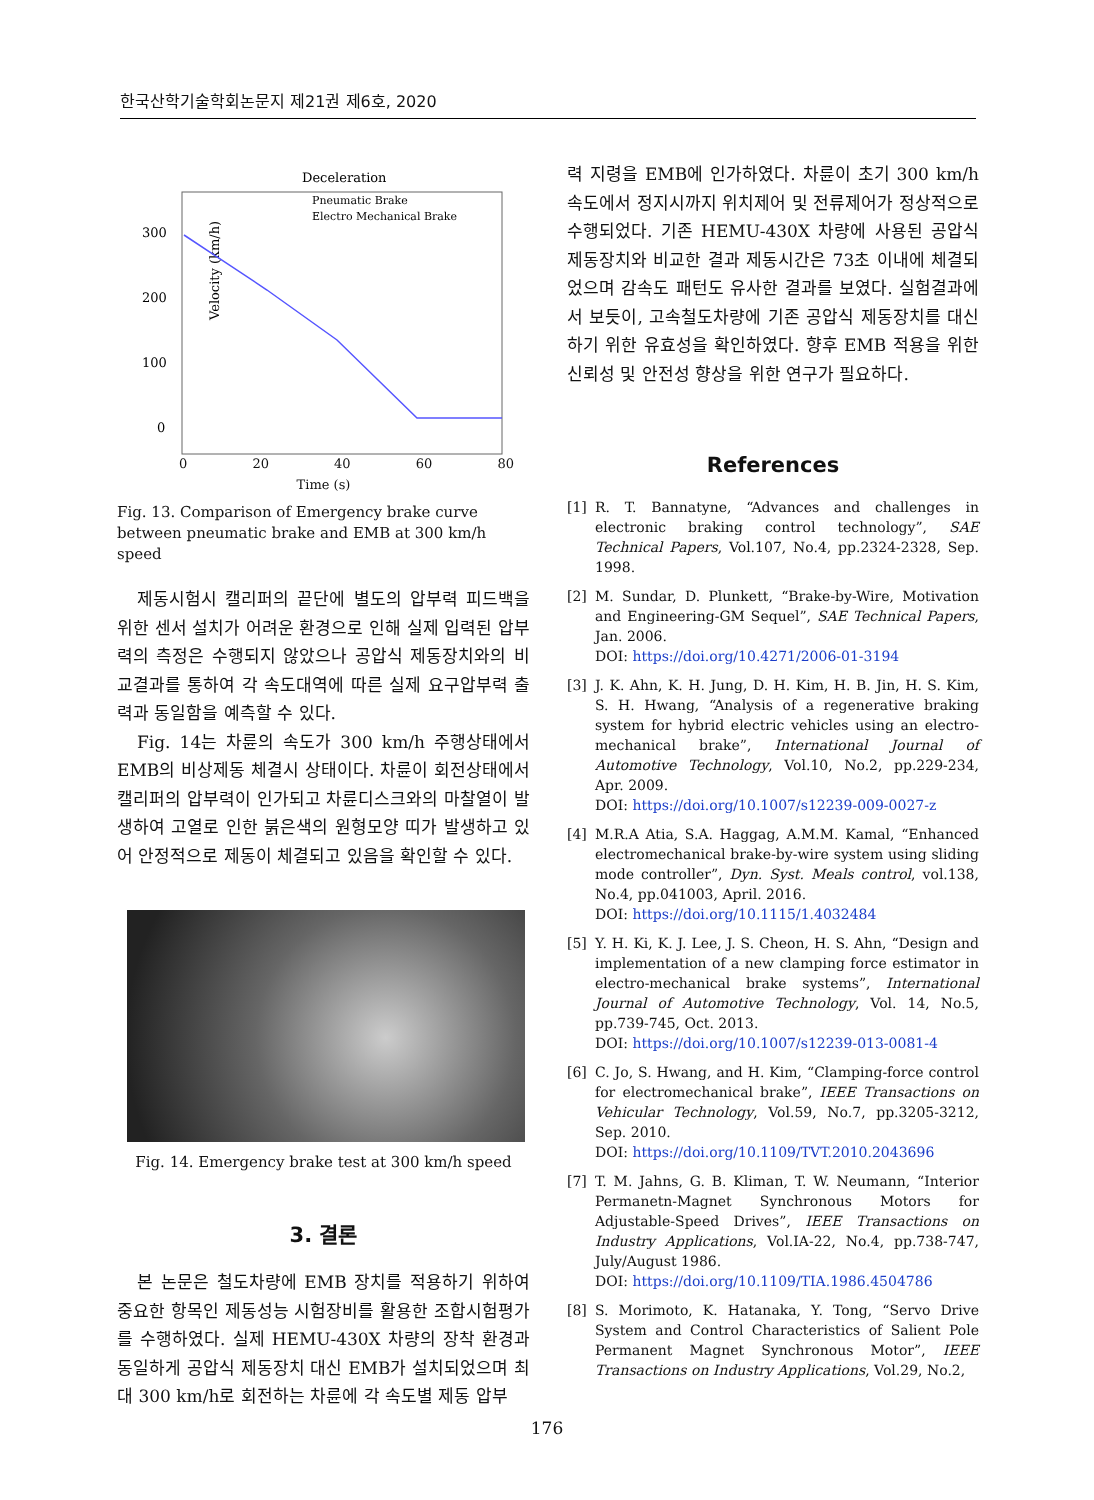한국산학기술학회논문지 제21권 제6호, 2020
Deceleration
300
200
100
0
Velocity (km/h)
Pneumatic Brake
Electro Mechanical Brake
0 20 40 60 80
Time (s)
Fig. 13. Comparison of Emergency brake curve between pneumatic brake and EMB at 300 km/h speed
제동시험시 캘리퍼의 끝단에 별도의 압부력 피드백을 위한 센서 설치가 어려운 환경으로 인해 실제 입력된 압부력의 측정은 수행되지 않았으나 공압식 제동장치와의 비교결과를 통하여 각 속도대역에 따른 실제 요구압부력 출력과 동일함을 예측할 수 있다.
Fig. 14는 차륜의 속도가 300 km/h 주행상태에서 EMB의 비상제동 체결시 상태이다. 차륜이 회전상태에서 캘리퍼의 압부력이 인가되고 차륜디스크와의 마찰열이 발생하여 고열로 인한 붉은색의 원형모양 띠가 발생하고 있어 안정적으로 제동이 체결되고 있음을 확인할 수 있다.
Fig. 14. Emergency brake test at 300 km/h speed
3. 결론
본 논문은 철도차량에 EMB 장치를 적용하기 위하여 중요한 항목인 제동성능 시험장비를 활용한 조합시험평가를 수행하였다. 실제 HEMU-430X 차량의 장착 환경과 동일하게 공압식 제동장치 대신 EMB가 설치되었으며 최대 300 km/h로 회전하는 차륜에 각 속도별 제동 압부
력 지령을 EMB에 인가하였다. 차륜이 초기 300 km/h 속도에서 정지시까지 위치제어 및 전류제어가 정상적으로 수행되었다. 기존 HEMU-430X 차량에 사용된 공압식 제동장치와 비교한 결과 제동시간은 73초 이내에 체결되었으며 감속도 패턴도 유사한 결과를 보였다. 실험결과에서 보듯이, 고속철도차량에 기존 공압식 제동장치를 대신하기 위한 유효성을 확인하였다. 향후 EMB 적용을 위한 신뢰성 및 안전성 향상을 위한 연구가 필요하다.
References
[1] R. T. Bannatyne, “Advances and challenges in electronic braking control technology”, SAE Technical Papers, Vol.107, No.4, pp.2324-2328, Sep. 1998.
[2] M. Sundar, D. Plunkett, “Brake-by-Wire, Motivation and Engineering-GM Sequel”, SAE Technical Papers, Jan. 2006.
DOI: https://doi.org/10.4271/2006-01-3194
[3] J. K. Ahn, K. H. Jung, D. H. Kim, H. B. Jin, H. S. Kim, S. H. Hwang, “Analysis of a regenerative braking system for hybrid electric vehicles using an electro-mechanical brake”, International Journal of Automotive Technology, Vol.10, No.2, pp.229-234, Apr. 2009.
DOI: https://doi.org/10.1007/s12239-009-0027-z
[4] M.R.A Atia, S.A. Haggag, A.M.M. Kamal, “Enhanced electromechanical brake-by-wire system using sliding mode controller”, Dyn. Syst. Meals control, vol.138, No.4, pp.041003, April. 2016.
DOI: https://doi.org/10.1115/1.4032484
[5] Y. H. Ki, K. J. Lee, J. S. Cheon, H. S. Ahn, “Design and implementation of a new clamping force estimator in electro-mechanical brake systems”, International Journal of Automotive Technology, Vol. 14, No.5, pp.739-745, Oct. 2013.
DOI: https://doi.org/10.1007/s12239-013-0081-4
[6] C. Jo, S. Hwang, and H. Kim, “Clamping-force control for electromechanical brake”, IEEE Transactions on Vehicular Technology, Vol.59, No.7, pp.3205-3212, Sep. 2010.
DOI: https://doi.org/10.1109/TVT.2010.2043696
[7] T. M. Jahns, G. B. Kliman, T. W. Neumann, “Interior Permanetn-Magnet Synchronous Motors for Adjustable-Speed Drives”, IEEE Transactions on Industry Applications, Vol.IA-22, No.4, pp.738-747, July/August 1986.
DOI: https://doi.org/10.1109/TIA.1986.4504786
[8] S. Morimoto, K. Hatanaka, Y. Tong, “Servo Drive System and Control Characteristics of Salient Pole Permanent Magnet Synchronous Motor”, IEEE Transactions on Industry Applications, Vol.29, No.2,
176